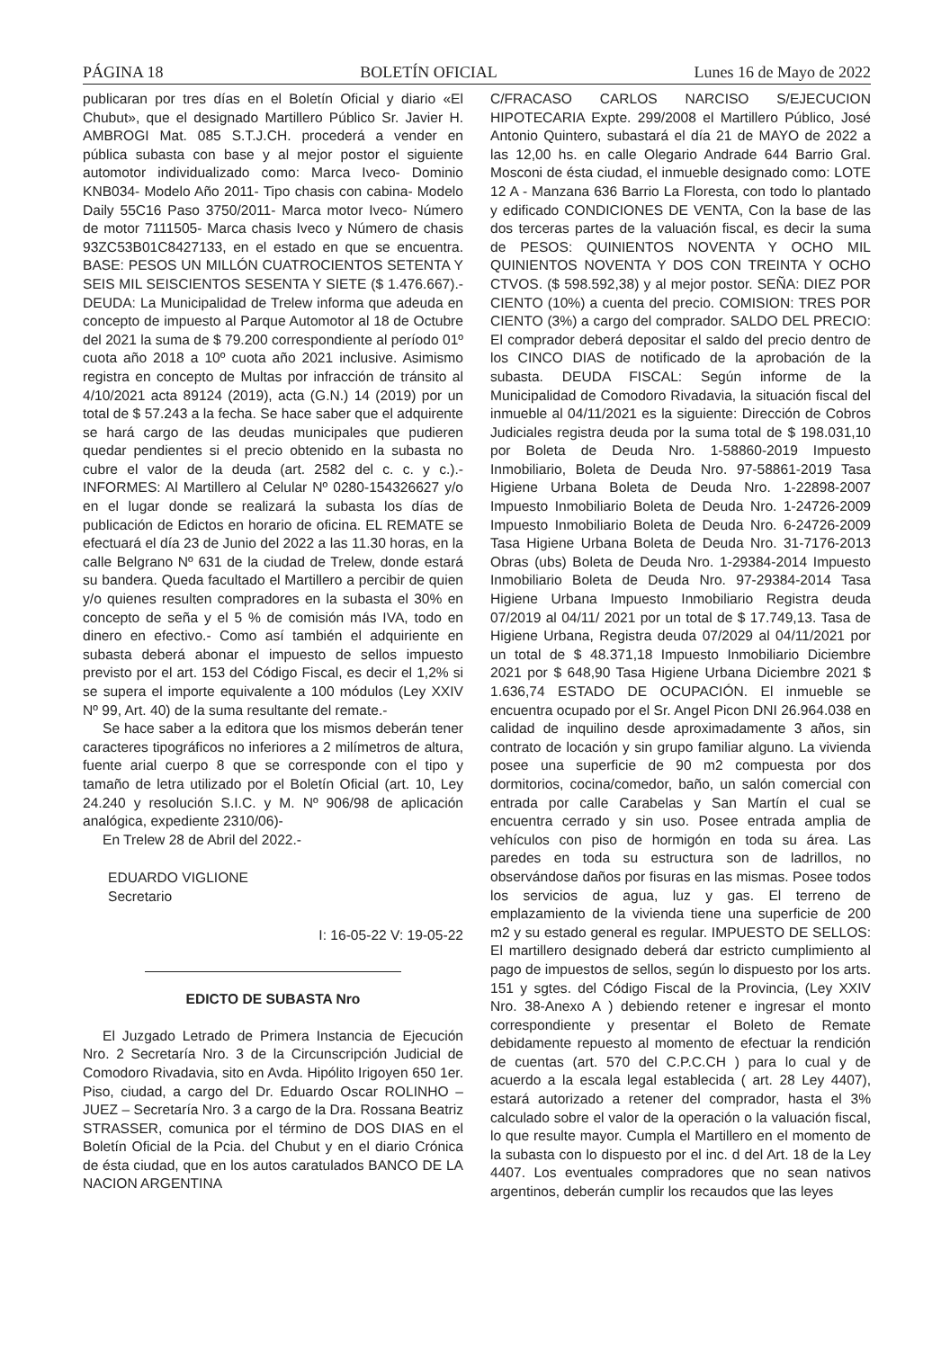PÁGINA 18 BOLETÍN OFICIAL Lunes 16 de Mayo de 2022
publicaran por tres días en el Boletín Oficial y diario «El Chubut», que el designado Martillero Público Sr. Javier H. AMBROGI Mat. 085 S.T.J.CH. procederá a vender en pública subasta con base y al mejor postor el siguiente automotor individualizado como: Marca Iveco- Dominio KNB034- Modelo Año 2011- Tipo chasis con cabina- Modelo Daily 55C16 Paso 3750/2011- Marca motor Iveco- Número de motor 7111505- Marca chasis Iveco y Número de chasis 93ZC53B01C8427133, en el estado en que se encuentra. BASE: PESOS UN MILLÓN CUATROCIENTOS SETENTA Y SEIS MIL SEISCIENTOS SESENTA Y SIETE ($ 1.476.667).- DEUDA: La Municipalidad de Trelew informa que adeuda en concepto de impuesto al Parque Automotor al 18 de Octubre del 2021 la suma de $ 79.200 correspondiente al período 01º cuota año 2018 a 10º cuota año 2021 inclusive. Asimismo registra en concepto de Multas por infracción de tránsito al 4/10/2021 acta 89124 (2019), acta (G.N.) 14 (2019) por un total de $ 57.243 a la fecha. Se hace saber que el adquirente se hará cargo de las deudas municipales que pudieren quedar pendientes si el precio obtenido en la subasta no cubre el valor de la deuda (art. 2582 del c. c. y c.).- INFORMES: Al Martillero al Celular Nº 0280-154326627 y/o en el lugar donde se realizará la subasta los días de publicación de Edictos en horario de oficina. EL REMATE se efectuará el día 23 de Junio del 2022 a las 11.30 horas, en la calle Belgrano Nº 631 de la ciudad de Trelew, donde estará su bandera. Queda facultado el Martillero a percibir de quien y/o quienes resulten compradores en la subasta el 30% en concepto de seña y el 5 % de comisión más IVA, todo en dinero en efectivo.- Como así también el adquiriente en subasta deberá abonar el impuesto de sellos impuesto previsto por el art. 153 del Código Fiscal, es decir el 1,2% si se supera el importe equivalente a 100 módulos (Ley XXIV Nº 99, Art. 40) de la suma resultante del remate.-
Se hace saber a la editora que los mismos deberán tener caracteres tipográficos no inferiores a 2 milímetros de altura, fuente arial cuerpo 8 que se corresponde con el tipo y tamaño de letra utilizado por el Boletín Oficial (art. 10, Ley 24.240 y resolución S.I.C. y M. Nº 906/98 de aplicación analógica, expediente 2310/06)-
En Trelew 28 de Abril del 2022.-
EDUARDO VIGLIONE
Secretario
I: 16-05-22 V: 19-05-22
EDICTO DE SUBASTA Nro
El Juzgado Letrado de Primera Instancia de Ejecución Nro. 2 Secretaría Nro. 3 de la Circunscripción Judicial de Comodoro Rivadavia, sito en Avda. Hipólito Irigoyen 650 1er. Piso, ciudad, a cargo del Dr. Eduardo Oscar ROLINHO – JUEZ – Secretaría Nro. 3 a cargo de la Dra. Rossana Beatriz STRASSER, comunica por el término de DOS DIAS en el Boletín Oficial de la Pcia. del Chubut y en el diario Crónica de ésta ciudad, que en los autos caratulados BANCO DE LA NACION ARGENTINA
C/FRACASO CARLOS NARCISO S/EJECUCION HIPOTECARIA Expte. 299/2008 el Martillero Público, José Antonio Quintero, subastará el día 21 de MAYO de 2022 a las 12,00 hs. en calle Olegario Andrade 644 Barrio Gral. Mosconi de ésta ciudad, el inmueble designado como: LOTE 12 A - Manzana 636 Barrio La Floresta, con todo lo plantado y edificado CONDICIONES DE VENTA, Con la base de las dos terceras partes de la valuación fiscal, es decir la suma de PESOS: QUINIENTOS NOVENTA Y OCHO MIL QUINIENTOS NOVENTA Y DOS CON TREINTA Y OCHO CTVOS. ($ 598.592,38) y al mejor postor. SEÑA: DIEZ POR CIENTO (10%) a cuenta del precio. COMISION: TRES POR CIENTO (3%) a cargo del comprador. SALDO DEL PRECIO: El comprador deberá depositar el saldo del precio dentro de los CINCO DIAS de notificado de la aprobación de la subasta. DEUDA FISCAL: Según informe de la Municipalidad de Comodoro Rivadavia, la situación fiscal del inmueble al 04/11/2021 es la siguiente: Dirección de Cobros Judiciales registra deuda por la suma total de $ 198.031,10 por Boleta de Deuda Nro. 1-58860-2019 Impuesto Inmobiliario, Boleta de Deuda Nro. 97-58861-2019 Tasa Higiene Urbana Boleta de Deuda Nro. 1-22898-2007 Impuesto Inmobiliario Boleta de Deuda Nro. 1-24726-2009 Impuesto Inmobiliario Boleta de Deuda Nro. 6-24726-2009 Tasa Higiene Urbana Boleta de Deuda Nro. 31-7176-2013 Obras (ubs) Boleta de Deuda Nro. 1-29384-2014 Impuesto Inmobiliario Boleta de Deuda Nro. 97-29384-2014 Tasa Higiene Urbana Impuesto Inmobiliario Registra deuda 07/2019 al 04/11/ 2021 por un total de $ 17.749,13. Tasa de Higiene Urbana, Registra deuda 07/2029 al 04/11/2021 por un total de $ 48.371,18 Impuesto Inmobiliario Diciembre 2021 por $ 648,90 Tasa Higiene Urbana Diciembre 2021 $ 1.636,74 ESTADO DE OCUPACIÓN. El inmueble se encuentra ocupado por el Sr. Angel Picon DNI 26.964.038 en calidad de inquilino desde aproximadamente 3 años, sin contrato de locación y sin grupo familiar alguno. La vivienda posee una superficie de 90 m2 compuesta por dos dormitorios, cocina/comedor, baño, un salón comercial con entrada por calle Carabelas y San Martín el cual se encuentra cerrado y sin uso. Posee entrada amplia de vehículos con piso de hormigón en toda su área. Las paredes en toda su estructura son de ladrillos, no observándose daños por fisuras en las mismas. Posee todos los servicios de agua, luz y gas. El terreno de emplazamiento de la vivienda tiene una superficie de 200 m2 y su estado general es regular. IMPUESTO DE SELLOS: El martillero designado deberá dar estricto cumplimiento al pago de impuestos de sellos, según lo dispuesto por los arts. 151 y sgtes. del Código Fiscal de la Provincia, (Ley XXIV Nro. 38-Anexo A ) debiendo retener e ingresar el monto correspondiente y presentar el Boleto de Remate debidamente repuesto al momento de efectuar la rendición de cuentas (art. 570 del C.P.C.CH ) para lo cual y de acuerdo a la escala legal establecida ( art. 28 Ley 4407), estará autorizado a retener del comprador, hasta el 3% calculado sobre el valor de la operación o la valuación fiscal, lo que resulte mayor. Cumpla el Martillero en el momento de la subasta con lo dispuesto por el inc. d del Art. 18 de la Ley 4407. Los eventuales compradores que no sean nativos argentinos, deberán cumplir los recaudos que las leyes